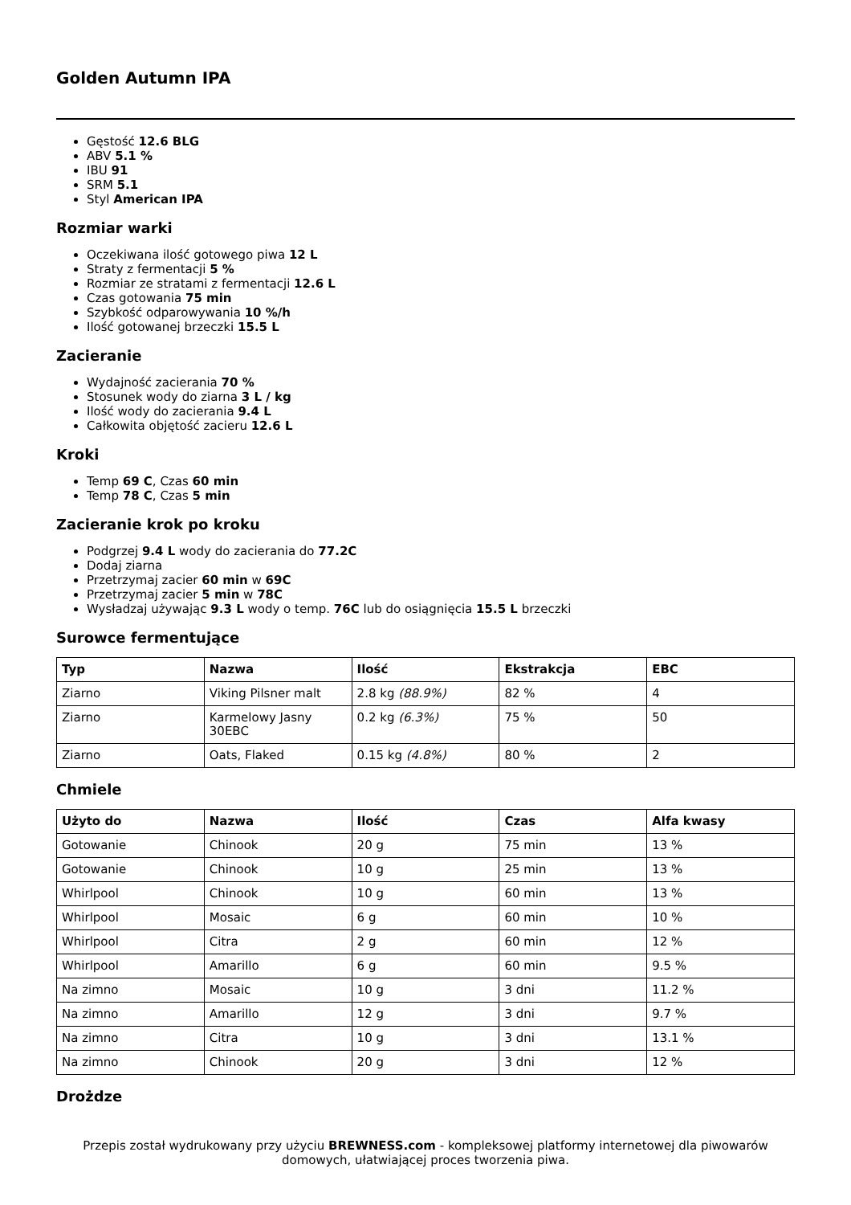Golden Autumn IPA
Gęstość 12.6 BLG
ABV 5.1 %
IBU 91
SRM 5.1
Styl American IPA
Rozmiar warki
Oczekiwana ilość gotowego piwa 12 L
Straty z fermentacji 5 %
Rozmiar ze stratami z fermentacji 12.6 L
Czas gotowania 75 min
Szybkość odparowywania 10 %/h
Ilość gotowanej brzeczki 15.5 L
Zacieranie
Wydajność zacierania 70 %
Stosunek wody do ziarna 3 L / kg
Ilość wody do zacierania 9.4 L
Całkowita objętość zacieru 12.6 L
Kroki
Temp 69 C, Czas 60 min
Temp 78 C, Czas 5 min
Zacieranie krok po kroku
Podgrzej 9.4 L wody do zacierania do 77.2C
Dodaj ziarna
Przetrzymaj zacier 60 min w 69C
Przetrzymaj zacier 5 min w 78C
Wysładzaj używając 9.3 L wody o temp. 76C lub do osiągnięcia 15.5 L brzeczki
Surowce fermentujące
| Typ | Nazwa | Ilość | Ekstrakcja | EBC |
| --- | --- | --- | --- | --- |
| Ziarno | Viking Pilsner malt | 2.8 kg (88.9%) | 82 % | 4 |
| Ziarno | Karmelowy Jasny 30EBC | 0.2 kg (6.3%) | 75 % | 50 |
| Ziarno | Oats, Flaked | 0.15 kg (4.8%) | 80 % | 2 |
Chmiele
| Użyto do | Nazwa | Ilość | Czas | Alfa kwasy |
| --- | --- | --- | --- | --- |
| Gotowanie | Chinook | 20 g | 75 min | 13 % |
| Gotowanie | Chinook | 10 g | 25 min | 13 % |
| Whirlpool | Chinook | 10 g | 60 min | 13 % |
| Whirlpool | Mosaic | 6 g | 60 min | 10 % |
| Whirlpool | Citra | 2 g | 60 min | 12 % |
| Whirlpool | Amarillo | 6 g | 60 min | 9.5 % |
| Na zimno | Mosaic | 10 g | 3 dni | 11.2 % |
| Na zimno | Amarillo | 12 g | 3 dni | 9.7 % |
| Na zimno | Citra | 10 g | 3 dni | 13.1 % |
| Na zimno | Chinook | 20 g | 3 dni | 12 % |
Drożdze
Przepis został wydrukowany przy użyciu BREWNESS.com - kompleksowej platformy internetowej dla piwowarów domowych, ułatwiającej proces tworzenia piwa.